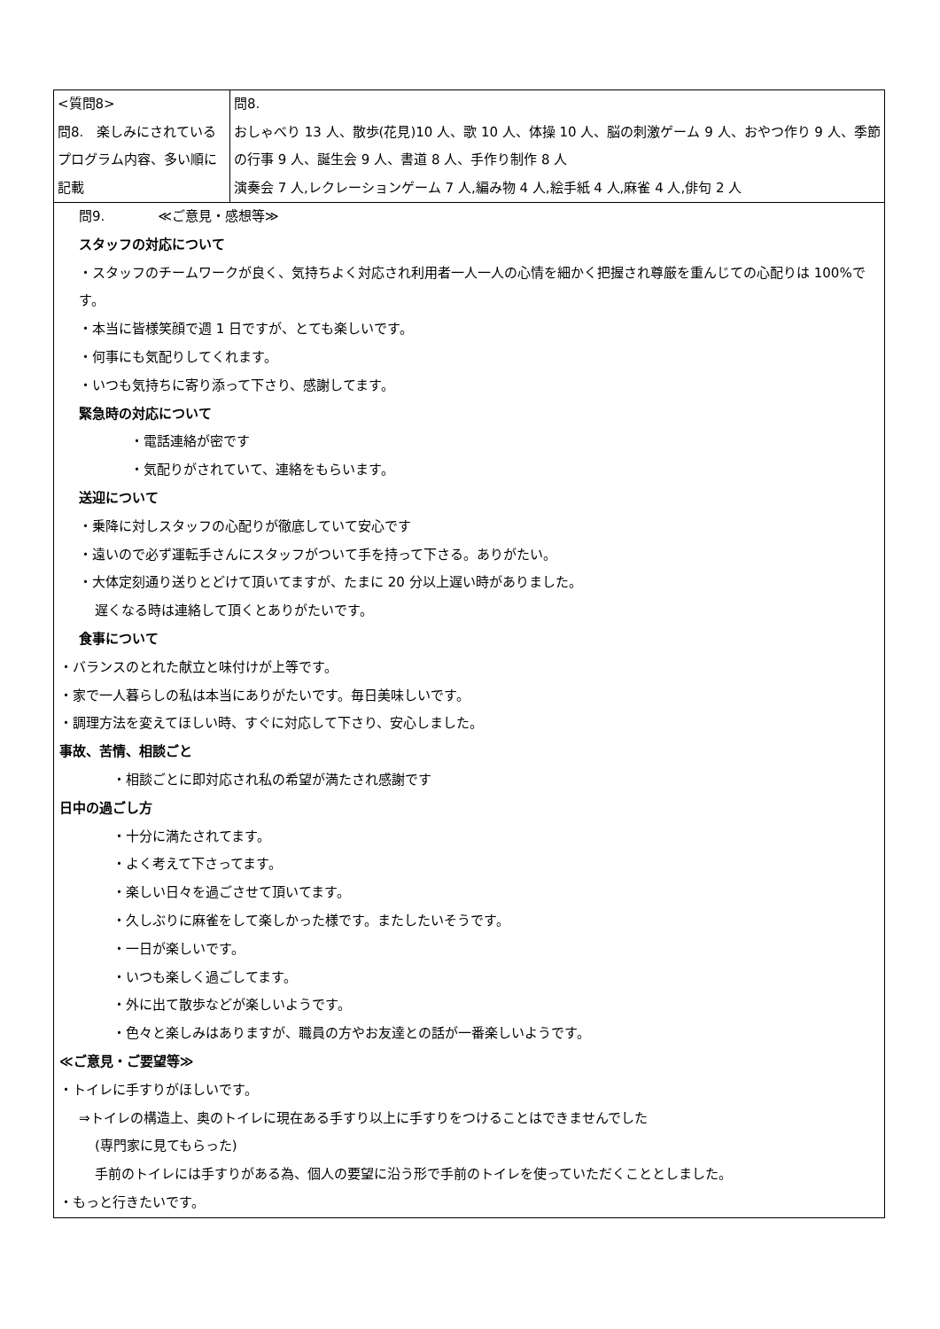| <質問8> 問8. 楽しみにされているプログラム内容、多い順に記載 | 問8. おしゃべり 13 人、散歩(花見)10 人、歌 10 人、体操 10 人、脳の刺激ゲーム 9 人、おやつ作り 9 人、季節の行事 9 人、誕生会 9 人、書道 8 人、手作り制作 8 人 演奏会 7 人,レクレーションゲーム 7 人,編み物 4 人,絵手紙 4 人,麻雀 4 人,俳句 2 人 |
| 問9. ≪ご意見・感想等≫ スタッフの対応について ・スタッフのチームワークが良く、気持ちよく対応され利用者一人一人の心情を細かく把握され尊厳を重んじての心配りは 100%です。 ・本当に皆様笑顔で週 1 日ですが、とても楽しいです。 ・何事にも気配りしてくれます。 ・いつも気持ちに寄り添って下さり、感謝してます。 緊急時の対応について ・電話連絡が密です ・気配りがされていて、連絡をもらいます。 送迎について ・乗降に対しスタッフの心配りが徹底していて安心です ・遠いので必ず運転手さんにスタッフがついて手を持って下さる。ありがたい。 ・大体定刻通り送りとどけて頂いてますが、たまに 20 分以上遅い時がありました。 遅くなる時は連絡して頂くとありがたいです。 食事について ・バランスのとれた献立と味付けが上等です。 ・家で一人暮らしの私は本当にありがたいです。毎日美味しいです。 ・調理方法を変えてほしい時、すぐに対応して下さり、安心しました。 事故、苦情、相談ごと ・相談ごとに即対応され私の希望が満たされ感謝です 日中の過ごし方 ・十分に満たされてます。 ・よく考えて下さってます。 ・楽しい日々を過ごさせて頂いてます。 ・久しぶりに麻雀をして楽しかった様です。またしたいそうです。 ・一日が楽しいです。 ・いつも楽しく過ごしてます。 ・外に出て散歩などが楽しいようです。 ・色々と楽しみはありますが、職員の方やお友達との話が一番楽しいようです。 ≪ご意見・ご要望等≫ ・トイレに手すりがほしいです。 ⇒トイレの構造上、奥のトイレに現在ある手すり以上に手すりをつけることはできませんでした (専門家に見てもらった) 手前のトイレには手すりがある為、個人の要望に沿う形で手前のトイレを使っていただくこととしました。 ・もっと行きたいです。 | |